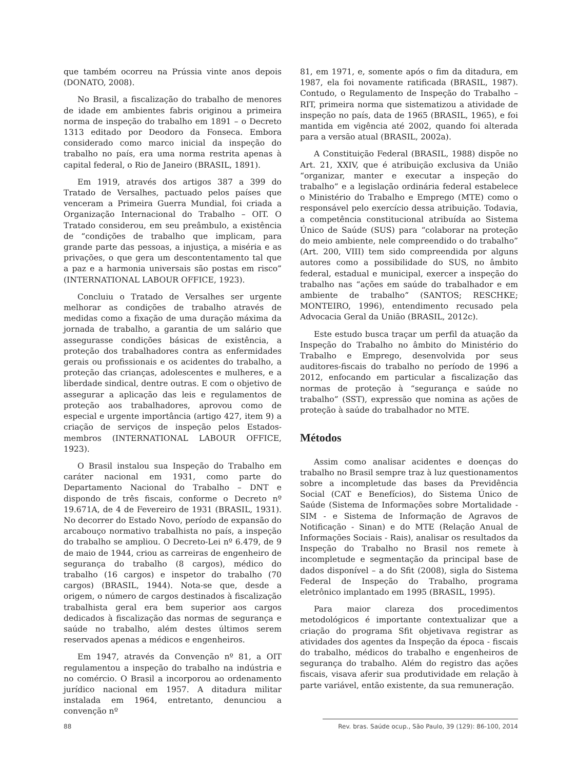que também ocorreu na Prússia vinte anos depois (DONATO, 2008).
No Brasil, a fiscalização do trabalho de menores de idade em ambientes fabris originou a primeira norma de inspeção do trabalho em 1891 – o Decreto 1313 editado por Deodoro da Fonseca. Embora considerado como marco inicial da inspeção do trabalho no país, era uma norma restrita apenas à capital federal, o Rio de Janeiro (BRASIL, 1891).
Em 1919, através dos artigos 387 a 399 do Tratado de Versalhes, pactuado pelos países que venceram a Primeira Guerra Mundial, foi criada a Organização Internacional do Trabalho – OIT. O Tratado considerou, em seu preâmbulo, a existência de “condições de trabalho que implicam, para grande parte das pessoas, a injustiça, a miséria e as privações, o que gera um descontentamento tal que a paz e a harmonia universais são postas em risco” (INTERNATIONAL LABOUR OFFICE, 1923).
Concluiu o Tratado de Versalhes ser urgente melhorar as condições de trabalho através de medidas como a fixação de uma duração máxima da jornada de trabalho, a garantia de um salário que assegurasse condições básicas de existência, a proteção dos trabalhadores contra as enfermidades gerais ou profissionais e os acidentes do trabalho, a proteção das crianças, adolescentes e mulheres, e a liberdade sindical, dentre outras. E com o objetivo de assegurar a aplicação das leis e regulamentos de proteção aos trabalhadores, aprovou como de especial e urgente importância (artigo 427, item 9) a criação de serviços de inspeção pelos Estados-membros (INTERNATIONAL LABOUR OFFICE, 1923).
O Brasil instalou sua Inspeção do Trabalho em caráter nacional em 1931, como parte do Departamento Nacional do Trabalho – DNT e dispondo de três fiscais, conforme o Decreto nº 19.671A, de 4 de Fevereiro de 1931 (BRASIL, 1931). No decorrer do Estado Novo, período de expansão do arcabouço normativo trabalhista no país, a inspeção do trabalho se ampliou. O Decreto-Lei nº 6.479, de 9 de maio de 1944, criou as carreiras de engenheiro de segurança do trabalho (8 cargos), médico do trabalho (16 cargos) e inspetor do trabalho (70 cargos) (BRASIL, 1944). Nota-se que, desde a origem, o número de cargos destinados à fiscalização trabalhista geral era bem superior aos cargos dedicados à fiscalização das normas de segurança e saúde no trabalho, além destes últimos serem reservados apenas a médicos e engenheiros.
Em 1947, através da Convenção nº 81, a OIT regulamentou a inspeção do trabalho na indústria e no comércio. O Brasil a incorporou ao ordenamento jurídico nacional em 1957. A ditadura militar instalada em 1964, entretanto, denunciou a convenção nº
81, em 1971, e, somente após o fim da ditadura, em 1987, ela foi novamente ratificada (BRASIL, 1987). Contudo, o Regulamento de Inspeção do Trabalho – RIT, primeira norma que sistematizou a atividade de inspeção no país, data de 1965 (BRASIL, 1965), e foi mantida em vigência até 2002, quando foi alterada para a versão atual (BRASIL, 2002a).
A Constituição Federal (BRASIL, 1988) dispõe no Art. 21, XXIV, que é atribuição exclusiva da União “organizar, manter e executar a inspeção do trabalho” e a legislação ordinária federal estabelece o Ministério do Trabalho e Emprego (MTE) como o responsável pelo exercício dessa atribuição. Todavia, a competência constitucional atribuída ao Sistema Único de Saúde (SUS) para “colaborar na proteção do meio ambiente, nele compreendido o do trabalho” (Art. 200, VIII) tem sido compreendida por alguns autores como a possibilidade do SUS, no âmbito federal, estadual e municipal, exercer a inspeção do trabalho nas “ações em saúde do trabalhador e em ambiente de trabalho” (SANTOS; RESCHKE; MONTEIRO, 1996), entendimento recusado pela Advocacia Geral da União (BRASIL, 2012c).
Este estudo busca traçar um perfil da atuação da Inspeção do Trabalho no âmbito do Ministério do Trabalho e Emprego, desenvolvida por seus auditores-fiscais do trabalho no período de 1996 a 2012, enfocando em particular a fiscalização das normas de proteção à “segurança e saúde no trabalho” (SST), expressão que nomina as ações de proteção à saúde do trabalhador no MTE.
Métodos
Assim como analisar acidentes e doenças do trabalho no Brasil sempre traz à luz questionamentos sobre a incompletude das bases da Previdência Social (CAT e Benefícios), do Sistema Único de Saúde (Sistema de Informações sobre Mortalidade - SIM - e Sistema de Informação de Agravos de Notificação - Sinan) e do MTE (Relação Anual de Informações Sociais - Rais), analisar os resultados da Inspeção do Trabalho no Brasil nos remete à incompletude e segmentação da principal base de dados disponível – a do Sfit (2008), sigla do Sistema Federal de Inspeção do Trabalho, programa eletrônico implantado em 1995 (BRASIL, 1995).
Para maior clareza dos procedimentos metodológicos é importante contextualizar que a criação do programa Sfit objetivava registrar as atividades dos agentes da Inspeção da época - fiscais do trabalho, médicos do trabalho e engenheiros de segurança do trabalho. Além do registro das ações fiscais, visava aferir sua produtividade em relação à parte variável, então existente, da sua remuneração.
88 Rev. bras. Saúde ocup., São Paulo, 39 (129): 86-100, 2014